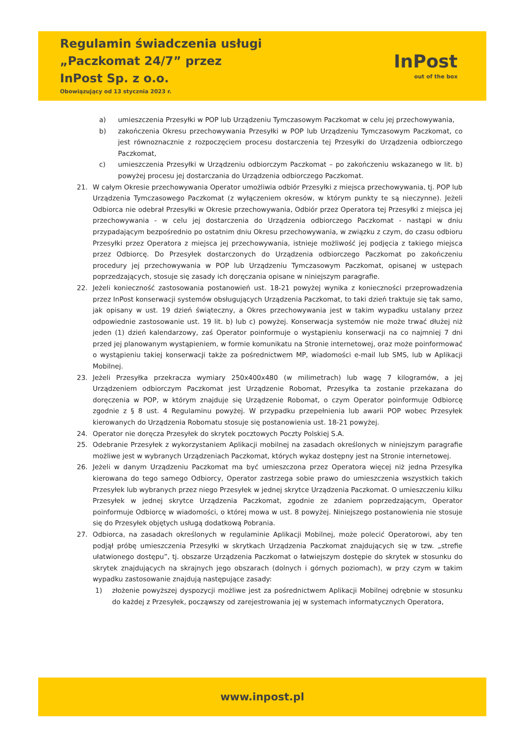Regulamin świadczenia usługi
„Paczkomat 24/7” przez
InPost Sp. z o.o.
Obowiązujący od 13 stycznia 2023 r.
InPost
out of the box
a) umieszczenia Przesyłki w POP lub Urządzeniu Tymczasowym Paczkomat w celu jej przechowywania,
b) zakończenia Okresu przechowywania Przesyłki w POP lub Urządzeniu Tymczasowym Paczkomat, co jest równoznacznie z rozpoczęciem procesu dostarczenia tej Przesyłki do Urządzenia odbiorczego Paczkomat,
c) umieszczenia Przesyłki w Urządzeniu odbiorczym Paczkomat – po zakończeniu wskazanego w lit. b) powyżej procesu jej dostarczania do Urządzenia odbiorczego Paczkomat.
21. W całym Okresie przechowywania Operator umożliwia odbiór Przesyłki z miejsca przechowywania, tj. POP lub Urządzenia Tymczasowego Paczkomat (z wyłączeniem okresów, w którym punkty te są nieczynne). Jeżeli Odbiorca nie odebrał Przesyłki w Okresie przechowywania, Odbiór przez Operatora tej Przesyłki z miejsca jej przechowywania - w celu jej dostarczenia do Urządzenia odbiorczego Paczkomat - nastąpi w dniu przypadającym bezpośrednio po ostatnim dniu Okresu przechowywania, w związku z czym, do czasu odbioru Przesyłki przez Operatora z miejsca jej przechowywania, istnieje możliwość jej podjęcia z takiego miejsca przez Odbiorcę. Do Przesyłek dostarczonych do Urządzenia odbiorczego Paczkomat po zakończeniu procedury jej przechowywania w POP lub Urządzeniu Tymczasowym Paczkomat, opisanej w ustępach poprzedzających, stosuje się zasady ich doręczania opisane w niniejszym paragrafie.
22. Jeżeli konieczność zastosowania postanowień ust. 18-21 powyżej wynika z konieczności przeprowadzenia przez InPost konserwacji systemów obsługujących Urządzenia Paczkomat, to taki dzień traktuje się tak samo, jak opisany w ust. 19 dzień świąteczny, a Okres przechowywania jest w takim wypadku ustalany przez odpowiednie zastosowanie ust. 19 lit. b) lub c) powyżej. Konserwacja systemów nie może trwać dłużej niż jeden (1) dzień kalendarzowy, zaś Operator poinformuje o wystąpieniu konserwacji na co najmniej 7 dni przed jej planowanym wystąpieniem, w formie komunikatu na Stronie internetowej, oraz może poinformować o wystąpieniu takiej konserwacji także za pośrednictwem MP, wiadomości e-mail lub SMS, lub w Aplikacji Mobilnej.
23. Jeżeli Przesyłka przekracza wymiary 250x400x480 (w milimetrach) lub wagę 7 kilogramów, a jej Urządzeniem odbiorczym Paczkomat jest Urządzenie Robomat, Przesyłka ta zostanie przekazana do doręczenia w POP, w którym znajduje się Urządzenie Robomat, o czym Operator poinformuje Odbiorcę zgodnie z § 8 ust. 4 Regulaminu powyżej. W przypadku przepełnienia lub awarii POP wobec Przesyłek kierowanych do Urządzenia Robomatu stosuje się postanowienia ust. 18-21 powyżej.
24. Operator nie doręcza Przesyłek do skrytek pocztowych Poczty Polskiej S.A.
25. Odebranie Przesyłek z wykorzystaniem Aplikacji mobilnej na zasadach określonych w niniejszym paragrafie możliwe jest w wybranych Urządzeniach Paczkomat, których wykaz dostępny jest na Stronie internetowej.
26. Jeżeli w danym Urządzeniu Paczkomat ma być umieszczona przez Operatora więcej niż jedna Przesyłka kierowana do tego samego Odbiorcy, Operator zastrzega sobie prawo do umieszczenia wszystkich takich Przesyłek lub wybranych przez niego Przesyłek w jednej skrytce Urządzenia Paczkomat. O umieszczeniu kilku Przesyłek w jednej skrytce Urządzenia Paczkomat, zgodnie ze zdaniem poprzedzającym, Operator poinformuje Odbiorcę w wiadomości, o której mowa w ust. 8 powyżej. Niniejszego postanowienia nie stosuje się do Przesyłek objętych usługą dodatkową Pobrania.
27. Odbiorca, na zasadach określonych w regulaminie Aplikacji Mobilnej, może polecić Operatorowi, aby ten podjął próbę umieszczenia Przesyłki w skrytkach Urządzenia Paczkomat znajdujących się w tzw. „strefie ułatwionego dostępu”, tj. obszarze Urządzenia Paczkomat o łatwiejszym dostępie do skrytek w stosunku do skrytek znajdujących na skrajnych jego obszarach (dolnych i górnych poziomach), w przy czym w takim wypadku zastosowanie znajdują następujące zasady:
1) złożenie powyższej dyspozycji możliwe jest za pośrednictwem Aplikacji Mobilnej odrębnie w stosunku do każdej z Przesyłek, począwszy od zarejestrowania jej w systemach informatycznych Operatora,
www.inpost.pl